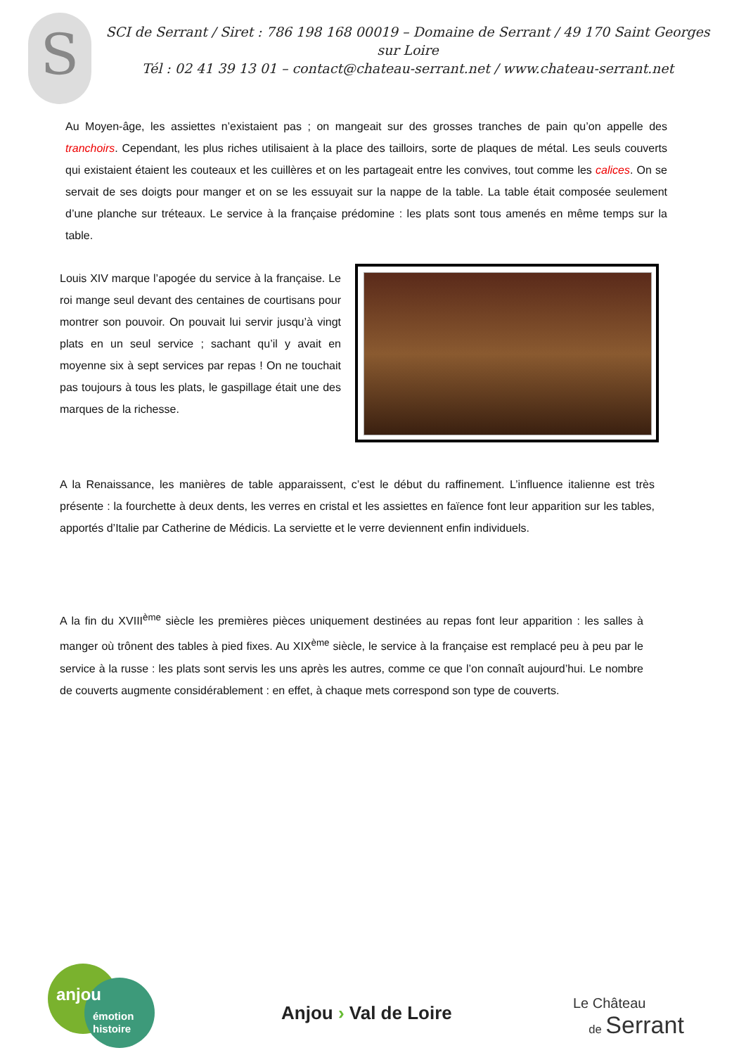S
SCI de Serrant / Siret : 786 198 168 00019 – Domaine de Serrant / 49 170 Saint Georges sur Loire
Tél : 02 41 39 13 01 – contact@chateau-serrant.net / www.chateau-serrant.net
Au Moyen-âge, les assiettes n’existaient pas ; on mangeait sur des grosses tranches de pain qu’on appelle des tranchoirs. Cependant, les plus riches utilisaient à la place des tailloirs, sorte de plaques de métal. Les seuls couverts qui existaient étaient les couteaux et les cuillères et on les partageait entre les convives, tout comme les calices. On se servait de ses doigts pour manger et on se les essuyait sur la nappe de la table. La table était composée seulement d’une planche sur tréteaux. Le service à la française prédomine : les plats sont tous amenés en même temps sur la table.
Louis XIV marque l’apogée du service à la française. Le roi mange seul devant des centaines de courtisans pour montrer son pouvoir. On pouvait lui servir jusqu’à vingt plats en un seul service ; sachant qu’il y avait en moyenne six à sept services par repas ! On ne touchait pas toujours à tous les plats, le gaspillage était une des marques de la richesse.
A la Renaissance, les manières de table apparaissent, c’est le début du raffinement. L’influence italienne est très présente : la fourchette à deux dents, les verres en cristal et les assiettes en faïence font leur apparition sur les tables, apportés d’Italie par Catherine de Médicis. La serviette et le verre deviennent enfin individuels.
A la fin du XVIII<sup>ème</sup> siècle les premières pièces uniquement destinées au repas font leur apparition : les salles à manger où trônent des tables à pied fixes. Au XIX<sup>ème</sup> siècle, le service à la française est remplacé peu à peu par le service à la russe : les plats sont servis les uns après les autres, comme ce que l’on connaît aujourd’hui. Le nombre de couverts augmente considérablement : en effet, à chaque mets correspond son type de couverts.
anjou
émotion
histoire
Anjou › Val de Loire
Le Château
de Serrant